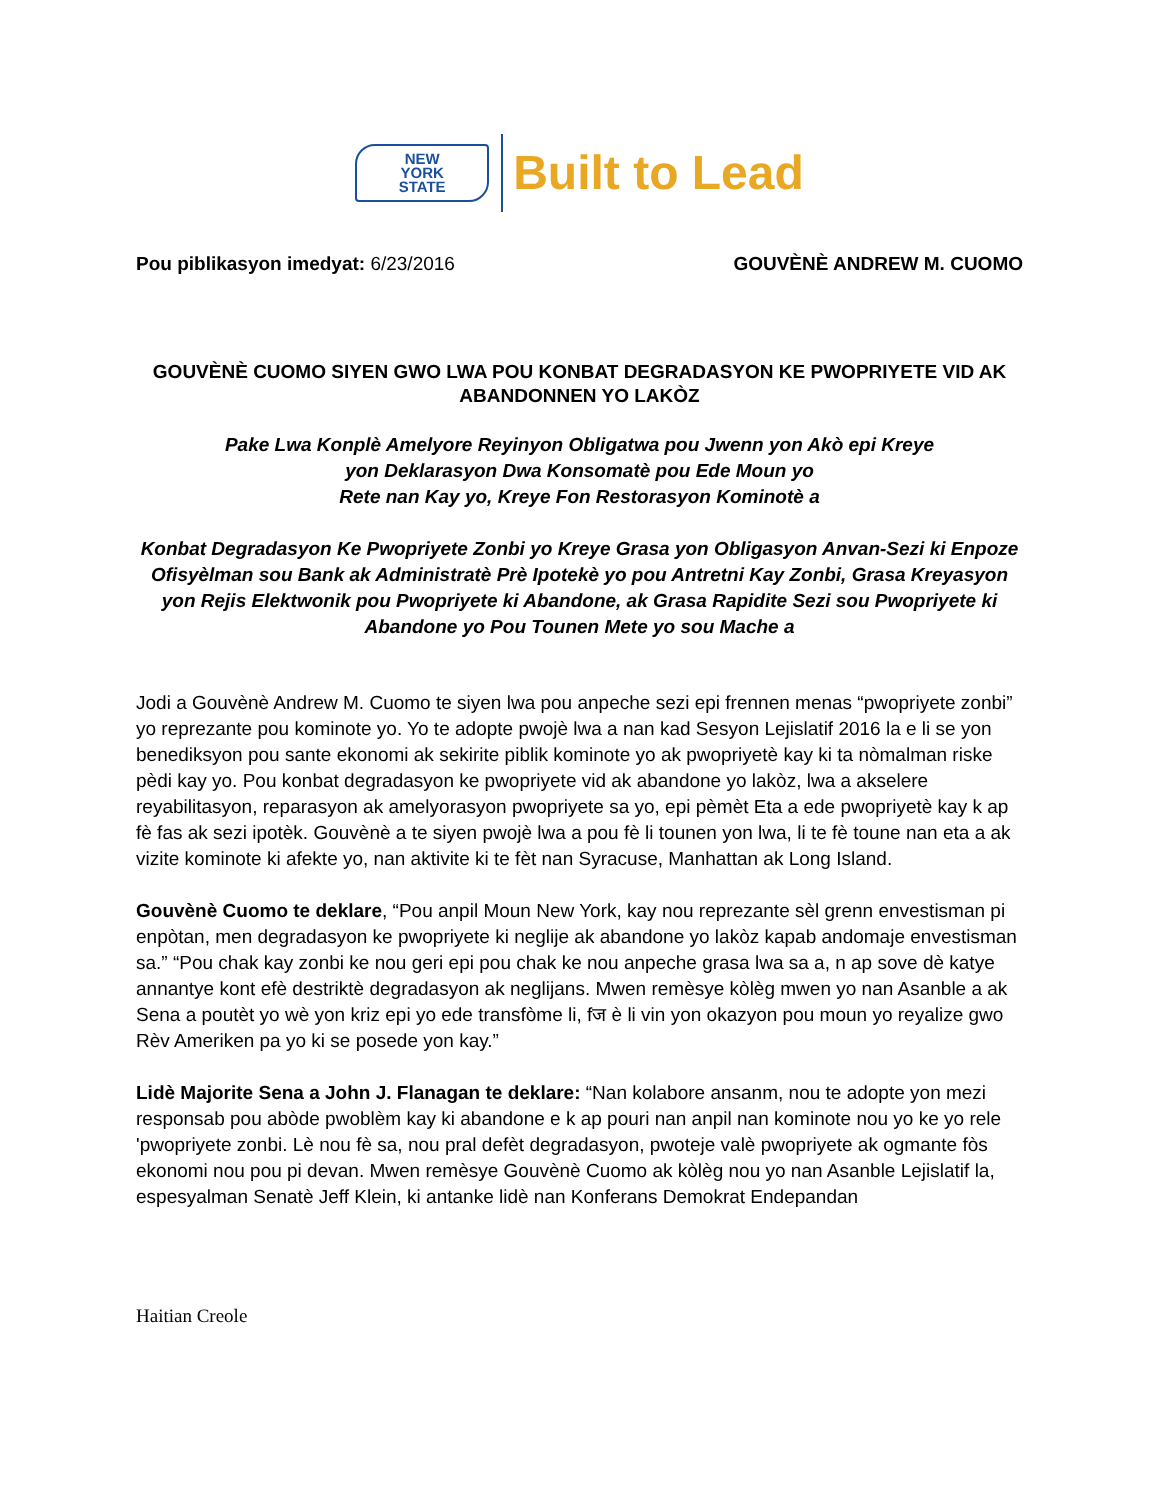NEW
YORK
STATE
Built to Lead
Pou piblikasyon imedyat: 6/23/2016
GOUVÈNÈ ANDREW M. CUOMO
GOUVÈNÈ CUOMO SIYEN GWO LWA POU KONBAT DEGRADASYON KE PWOPRIYETE VID AK ABANDONNEN YO LAKÒZ
Pake Lwa Konplè Amelyore Reyinyon Obligatwa pou Jwenn yon Akò epi Kreye
yon Deklarasyon Dwa Konsomatè pou Ede Moun yo
Rete nan Kay yo, Kreye Fon Restorasyon Kominotè a
Konbat Degradasyon Ke Pwopriyete Zonbi yo Kreye Grasa yon Obligasyon Anvan-Sezi ki Enpoze Ofisyèlman sou Bank ak Administratè Prè Ipotekè yo pou Antretni Kay Zonbi, Grasa Kreyasyon yon Rejis Elektwonik pou Pwopriyete ki Abandone, ak Grasa Rapidite Sezi sou Pwopriyete ki Abandone yo Pou Tounen Mete yo sou Mache a
Jodi a Gouvènè Andrew M. Cuomo te siyen lwa pou anpeche sezi epi frennen menas “pwopriyete zonbi” yo reprezante pou kominote yo. Yo te adopte pwojè lwa a nan kad Sesyon Lejislatif 2016 la e li se yon benediksyon pou sante ekonomi ak sekirite piblik kominote yo ak pwopriyetè kay ki ta nòmalman riske pèdi kay yo. Pou konbat degradasyon ke pwopriyete vid ak abandone yo lakòz, lwa a akselere reyabilitasyon, reparasyon ak amelyorasyon pwopriyete sa yo, epi pèmèt Eta a ede pwopriyetè kay k ap fè fas ak sezi ipotèk. Gouvènè a te siyen pwojè lwa a pou fè li tounen yon lwa, li te fè toune nan eta a ak vizite kominote ki afekte yo, nan aktivite ki te fèt nan Syracuse, Manhattan ak Long Island.
Gouvènè Cuomo te deklare, “Pou anpil Moun New York, kay nou reprezante sèl grenn envestisman pi enpòtan, men degradasyon ke pwopriyete ki neglije ak abandone yo lakòz kapab andomaje envestisman sa.” “Pou chak kay zonbi ke nou geri epi pou chak ke nou anpeche grasa lwa sa a, n ap sove dè katye annantye kont efè destriktè degradasyon ak neglijans. Mwen remèsye kòlèg mwen yo nan Asanble a ak Sena a poutèt yo wè yon kriz epi yo ede transfòme li, fज è li vin yon okazyon pou moun yo reyalize gwo Rèv Ameriken pa yo ki se posede yon kay.”
Lidè Majorite Sena a John J. Flanagan te deklare: “Nan kolabore ansanm, nou te adopte yon mezi responsab pou abòde pwoblèm kay ki abandone e k ap pouri nan anpil nan kominote nou yo ke yo rele 'pwopriyete zonbi. Lè nou fè sa, nou pral defèt degradasyon, pwoteje valè pwopriyete ak ogmante fòs ekonomi nou pou pi devan. Mwen remèsye Gouvènè Cuomo ak kòlèg nou yo nan Asanble Lejislatif la, espesyalman Senatè Jeff Klein, ki antanke lidè nan Konferans Demokrat Endepandan
Haitian Creole